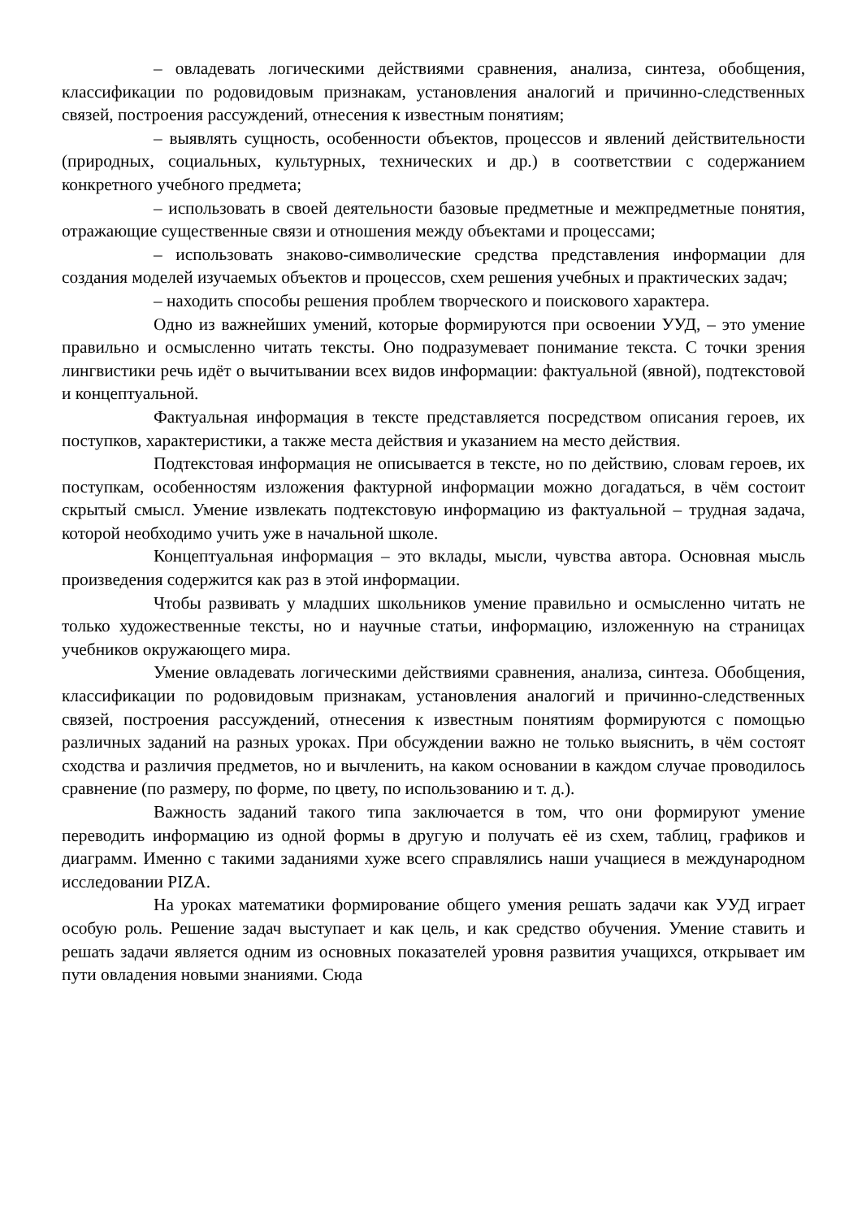– овладевать логическими действиями сравнения, анализа, синтеза, обобщения, классификации по родовидовым признакам, установления аналогий и причинно-следственных связей, построения рассуждений, отнесения к известным понятиям;
– выявлять сущность, особенности объектов, процессов и явлений действительности (природных, социальных, культурных, технических и др.) в соответствии с содержанием конкретного учебного предмета;
– использовать в своей деятельности базовые предметные и межпредметные понятия, отражающие существенные связи и отношения между объектами и процессами;
– использовать знаково-символические средства представления информации для создания моделей изучаемых объектов и процессов, схем решения учебных и практических задач;
– находить способы решения проблем творческого и поискового характера.
Одно из важнейших умений, которые формируются при освоении УУД, – это умение правильно и осмысленно читать тексты. Оно подразумевает понимание текста. С точки зрения лингвистики речь идёт о вычитывании всех видов информации: фактуальной (явной), подтекстовой и концептуальной.
Фактуальная информация в тексте представляется посредством описания героев, их поступков, характеристики, а также места действия и указанием на место действия.
Подтекстовая информация не описывается в тексте, но по действию, словам героев, их поступкам, особенностям изложения фактурной информации можно догадаться, в чём состоит скрытый смысл. Умение извлекать подтекстовую информацию из фактуальной – трудная задача, которой необходимо учить уже в начальной школе.
Концептуальная информация – это вклады, мысли, чувства автора. Основная мысль произведения содержится как раз в этой информации.
Чтобы развивать у младших школьников умение правильно и осмысленно читать не только художественные тексты, но и научные статьи, информацию, изложенную на страницах учебников окружающего мира.
Умение овладевать логическими действиями сравнения, анализа, синтеза. Обобщения, классификации по родовидовым признакам, установления аналогий и причинно-следственных связей, построения рассуждений, отнесения к известным понятиям формируются с помощью различных заданий на разных уроках. При обсуждении важно не только выяснить, в чём состоят сходства и различия предметов, но и вычленить, на каком основании в каждом случае проводилось сравнение (по размеру, по форме, по цвету, по использованию и т. д.).
Важность заданий такого типа заключается в том, что они формируют умение переводить информацию из одной формы в другую и получать её из схем, таблиц, графиков и диаграмм. Именно с такими заданиями хуже всего справлялись наши учащиеся в международном исследовании PIZA.
На уроках математики формирование общего умения решать задачи как УУД играет особую роль. Решение задач выступает и как цель, и как средство обучения. Умение ставить и решать задачи является одним из основных показателей уровня развития учащихся, открывает им пути овладения новыми знаниями. Сюда